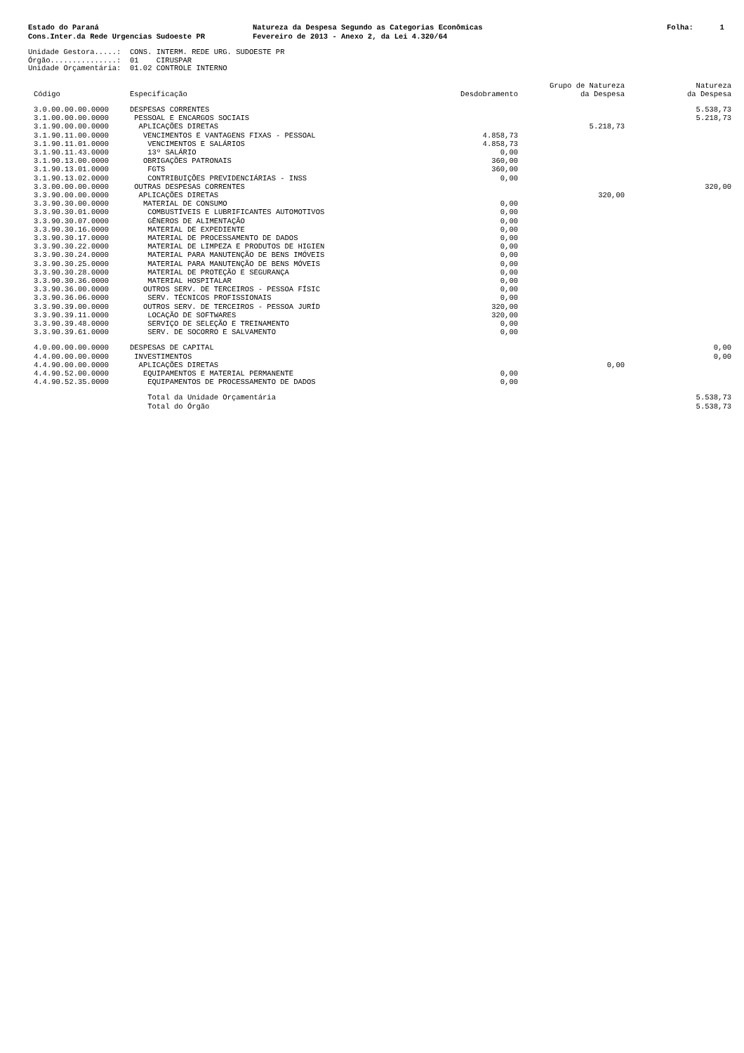Estado do Paraná Cons.Inter.da Rede Urgencias Sudoeste PR
Natureza da Despesa Segundo as Categorias Econômicas Fevereiro de 2013 - Anexo 2, da Lei 4.320/64
Folha: 1
Unidade Gestora.....: CONS. INTERM. REDE URG. SUDOESTE PR Órgão...............: 01 CIRUSPAR Unidade Orçamentária: 01.02 CONTROLE INTERNO
| Código | Especificação | Desdobramento | Grupo de Natureza da Despesa | Natureza da Despesa |
| --- | --- | --- | --- | --- |
| 3.0.00.00.00.0000 | DESPESAS CORRENTES | | | 5.538,73 |
| 3.1.00.00.00.0000 | PESSOAL E ENCARGOS SOCIAIS | | | 5.218,73 |
| 3.1.90.00.00.0000 | APLICAÇÕES DIRETAS | | 5.218,73 | |
| 3.1.90.11.00.0000 | VENCIMENTOS E VANTAGENS FIXAS - PESSOAL | 4.858,73 | | |
| 3.1.90.11.01.0000 | VENCIMENTOS E SALÁRIOS | 4.858,73 | | |
| 3.1.90.11.43.0000 | 13º SALÁRIO | 0,00 | | |
| 3.1.90.13.00.0000 | OBRIGAÇÕES PATRONAIS | 360,00 | | |
| 3.1.90.13.01.0000 | FGTS | 360,00 | | |
| 3.1.90.13.02.0000 | CONTRIBUIÇÕES PREVIDENCIÁRIAS - INSS | 0,00 | | |
| 3.3.00.00.00.0000 | OUTRAS DESPESAS CORRENTES | | | 320,00 |
| 3.3.90.00.00.0000 | APLICAÇÕES DIRETAS | | 320,00 | |
| 3.3.90.30.00.0000 | MATERIAL DE CONSUMO | 0,00 | | |
| 3.3.90.30.01.0000 | COMBUSTÍVEIS E LUBRIFICANTES AUTOMOTIVOS | 0,00 | | |
| 3.3.90.30.07.0000 | GÊNEROS DE ALIMENTAÇÃO | 0,00 | | |
| 3.3.90.30.16.0000 | MATERIAL DE EXPEDIENTE | 0,00 | | |
| 3.3.90.30.17.0000 | MATERIAL DE PROCESSAMENTO DE DADOS | 0,00 | | |
| 3.3.90.30.22.0000 | MATERIAL DE LIMPEZA E PRODUTOS DE HIGIEN | 0,00 | | |
| 3.3.90.30.24.0000 | MATERIAL PARA MANUTENÇÃO DE BENS IMÓVEIS | 0,00 | | |
| 3.3.90.30.25.0000 | MATERIAL PARA MANUTENÇÃO DE BENS MÓVEIS | 0,00 | | |
| 3.3.90.30.28.0000 | MATERIAL DE PROTEÇÃO E SEGURANÇA | 0,00 | | |
| 3.3.90.30.36.0000 | MATERIAL HOSPITALAR | 0,00 | | |
| 3.3.90.36.00.0000 | OUTROS SERV. DE TERCEIROS - PESSOA FÍSIC | 0,00 | | |
| 3.3.90.36.06.0000 | SERV. TÉCNICOS PROFISSIONAIS | 0,00 | | |
| 3.3.90.39.00.0000 | OUTROS SERV. DE TERCEIROS - PESSOA JURÍD | 320,00 | | |
| 3.3.90.39.11.0000 | LOCAÇÃO DE SOFTWARES | 320,00 | | |
| 3.3.90.39.48.0000 | SERVIÇO DE SELEÇÃO E TREINAMENTO | 0,00 | | |
| 3.3.90.39.61.0000 | SERV. DE SOCORRO E SALVAMENTO | 0,00 | | |
| 4.0.00.00.00.0000 | DESPESAS DE CAPITAL | | | 0,00 |
| 4.4.00.00.00.0000 | INVESTIMENTOS | | | 0,00 |
| 4.4.90.00.00.0000 | APLICAÇÕES DIRETAS | | 0,00 | |
| 4.4.90.52.00.0000 | EQUIPAMENTOS E MATERIAL PERMANENTE | 0,00 | | |
| 4.4.90.52.35.0000 | EQUIPAMENTOS DE PROCESSAMENTO DE DADOS | 0,00 | | |
| | Total da Unidade Orçamentária | | | 5.538,73 |
| | Total do Órgão | | | 5.538,73 |